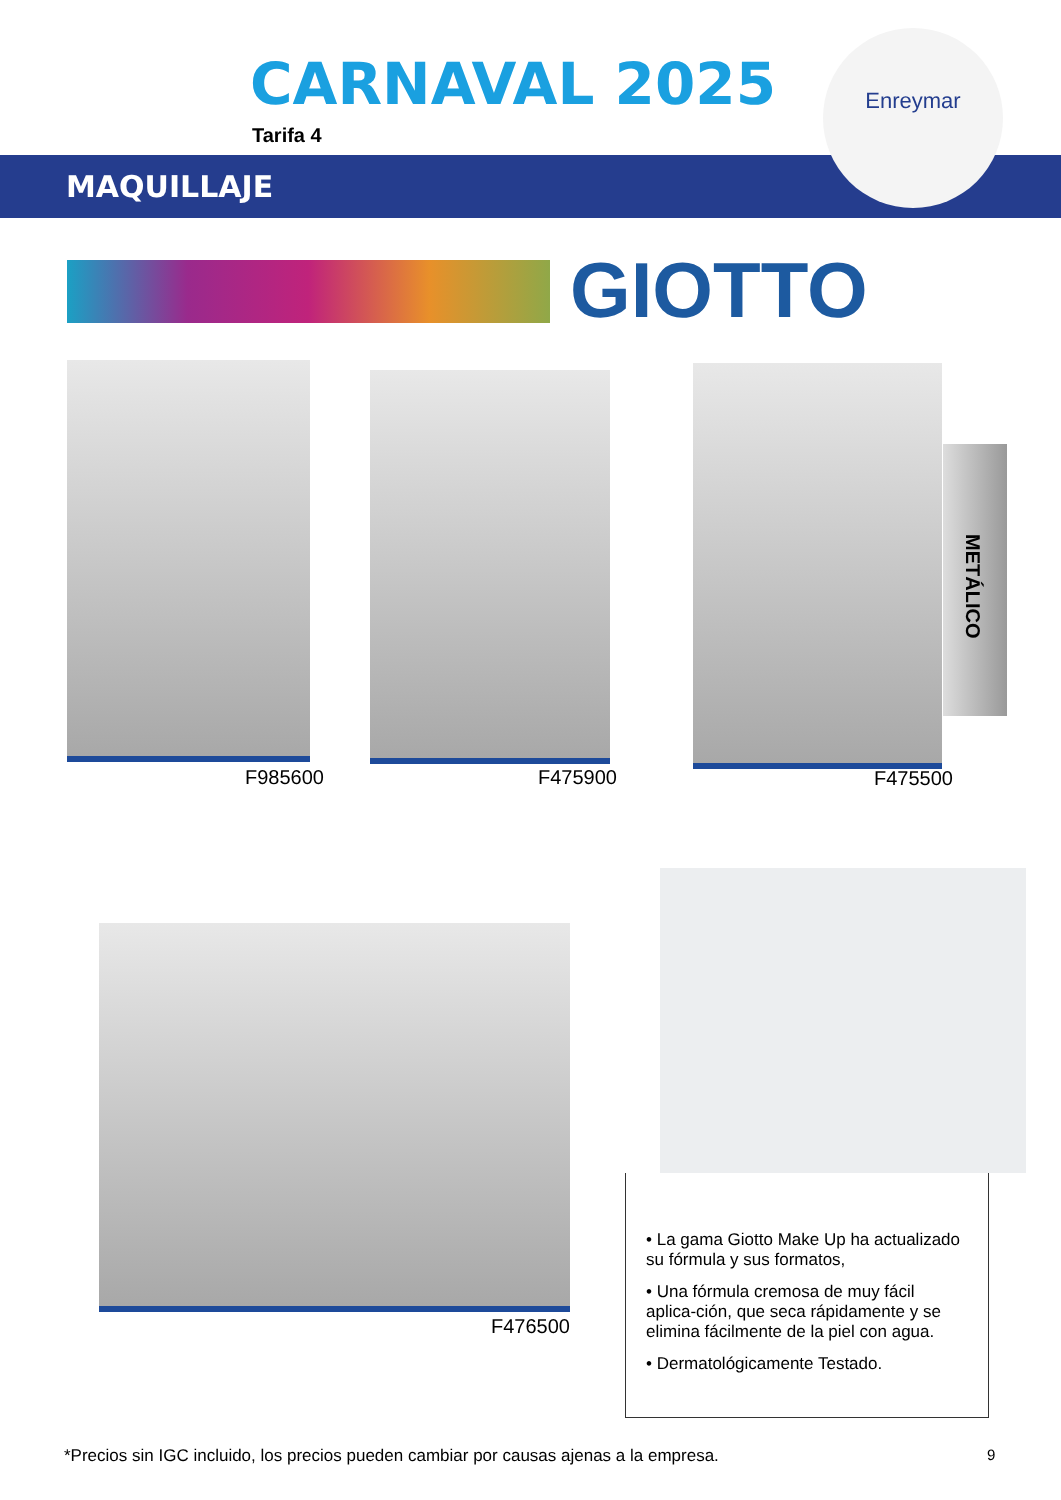CARNAVAL 2025
Tarifa 4
Enreymar
MAQUILLAJE
GIOTTO
F985600 F475900
METÁLICO
F475500
F476500
• La gama Giotto Make Up ha actualizado su fórmula y sus formatos,
• Una fórmula cremosa de muy fácil aplica-ción, que seca rápidamente y se elimina fácilmente de la piel con agua.
• Dermatológicamente Testado.
*Precios sin IGC incluido, los precios pueden cambiar por causas ajenas a la empresa.
9